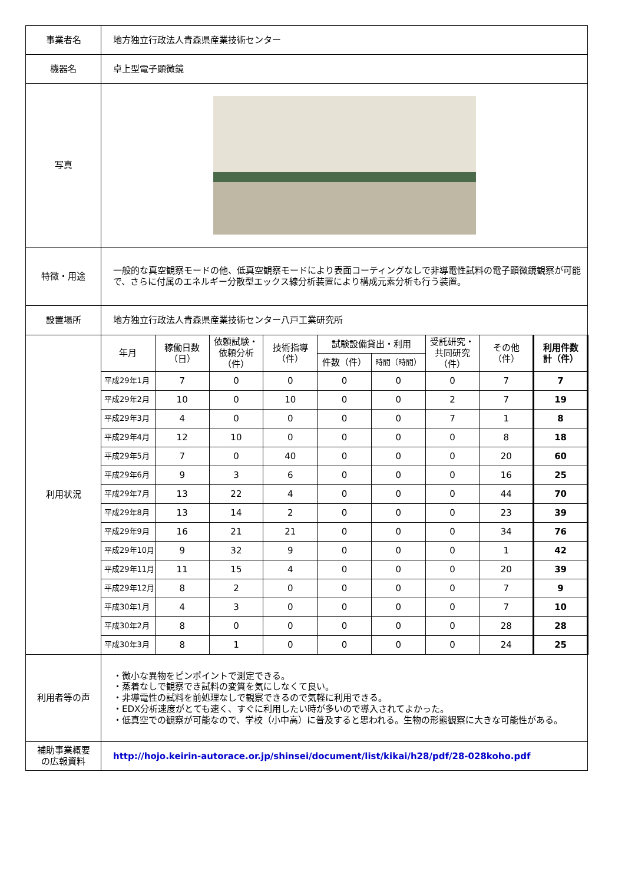| 事業者名 | 地方独立行政法人青森県産業技術センター | | | | | | | | |
| 機器名 | 卓上型電子顕微鏡 | | | | | | | | |
| 写真 | | | | | | | | | |
| 特徴・用途 | 一般的な真空観察モードの他、低真空観察モードにより表面コーティングなしで非導電性試料の電子顕微鏡観察が可能で、さらに付属のエネルギー分散型エックス線分析装置により構成元素分析も行う装置。 | | | | | | | | |
| 設置場所 | 地方独立行政法人青森県産業技術センター八戸工業研究所 | | | | | | | | |
| 利用状況 | 年月 | 稼働日数 （日） | 依頼試験・ 依頼分析 （件） | 技術指導 （件） | 試験設備貸出・利用 | | 受託研究・ 共同研究 （件） | その他 （件） | 利用件数 計（件） |
| | | | | | 件数（件） | 時間（時間） | | | |
| | 平成29年1月 | 7 | 0 | 0 | 0 | 0 | 0 | 7 | 7 |
| | 平成29年2月 | 10 | 0 | 10 | 0 | 0 | 2 | 7 | 19 |
| | 平成29年3月 | 4 | 0 | 0 | 0 | 0 | 7 | 1 | 8 |
| | 平成29年4月 | 12 | 10 | 0 | 0 | 0 | 0 | 8 | 18 |
| | 平成29年5月 | 7 | 0 | 40 | 0 | 0 | 0 | 20 | 60 |
| | 平成29年6月 | 9 | 3 | 6 | 0 | 0 | 0 | 16 | 25 |
| | 平成29年7月 | 13 | 22 | 4 | 0 | 0 | 0 | 44 | 70 |
| | 平成29年8月 | 13 | 14 | 2 | 0 | 0 | 0 | 23 | 39 |
| | 平成29年9月 | 16 | 21 | 21 | 0 | 0 | 0 | 34 | 76 |
| | 平成29年10月 | 9 | 32 | 9 | 0 | 0 | 0 | 1 | 42 |
| | 平成29年11月 | 11 | 15 | 4 | 0 | 0 | 0 | 20 | 39 |
| | 平成29年12月 | 8 | 2 | 0 | 0 | 0 | 0 | 7 | 9 |
| | 平成30年1月 | 4 | 3 | 0 | 0 | 0 | 0 | 7 | 10 |
| | 平成30年2月 | 8 | 0 | 0 | 0 | 0 | 0 | 28 | 28 |
| | 平成30年3月 | 8 | 1 | 0 | 0 | 0 | 0 | 24 | 25 |
| 利用者等の声 | ・微小な異物をピンポイントで測定できる。 ・蒸着なしで観察でき試料の変質を気にしなくて良い。 ・非導電性の試料を前処理なしで観察できるので気軽に利用できる。 ・EDX分析速度がとても速く、すぐに利用したい時が多いので導入されてよかった。 ・低真空での観察が可能なので、学校（小中高）に普及すると思われる。生物の形態観察に大きな可能性がある。 | | | | | | | | |
| 補助事業概要 の広報資料 | http://hojo.keirin-autorace.or.jp/shinsei/document/list/kikai/h28/pdf/28-028koho.pdf | | | | | | | | |